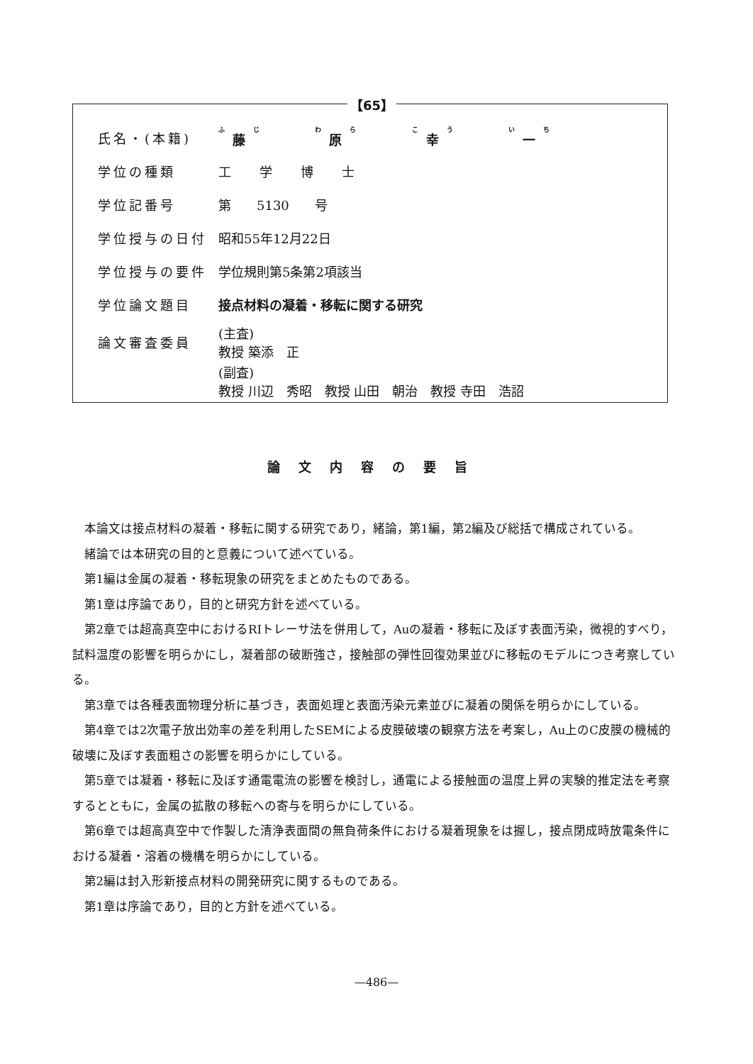【65】
氏名・(本籍) 藤 原 幸 一
学位の種類 工学博士
学位記番号 第　　5130　　号
学位授与の日付 昭和55年12月22日
学位授与の要件 学位規則第5条第2項該当
学位論文題目 接点材料の凝着・移転に関する研究
論文審査委員
(主査)
教授 築添　正
(副査)
教授 川辺　秀昭　教授 山田　朝治　教授 寺田　浩詔
論文内容の要旨
本論文は接点材料の凝着・移転に関する研究であり，緒論，第1編，第2編及び総括で構成されている。
緒論では本研究の目的と意義について述べている。
第1編は金属の凝着・移転現象の研究をまとめたものである。
第1章は序論であり，目的と研究方針を述べている。
第2章では超高真空中におけるRIトレーサ法を併用して，Auの凝着・移転に及ぼす表面汚染，微視的すべり，試料温度の影響を明らかにし，凝着部の破断強さ，接触部の弾性回復効果並びに移転のモデルにつき考察している。
第3章では各種表面物理分析に基づき，表面処理と表面汚染元素並びに凝着の関係を明らかにしている。
第4章では2次電子放出効率の差を利用したSEMによる皮膜破壊の観察方法を考案し，Au上のC皮膜の機械的破壊に及ぼす表面粗さの影響を明らかにしている。
第5章では凝着・移転に及ぼす通電電流の影響を検討し，通電による接触面の温度上昇の実験的推定法を考察するとともに，金属の拡散の移転への寄与を明らかにしている。
第6章では超高真空中で作製した清浄表面間の無負荷条件における凝着現象をは握し，接点閉成時放電条件における凝着・溶着の機構を明らかにしている。
第2編は封入形新接点材料の開発研究に関するものである。
第1章は序論であり，目的と方針を述べている。
—486—